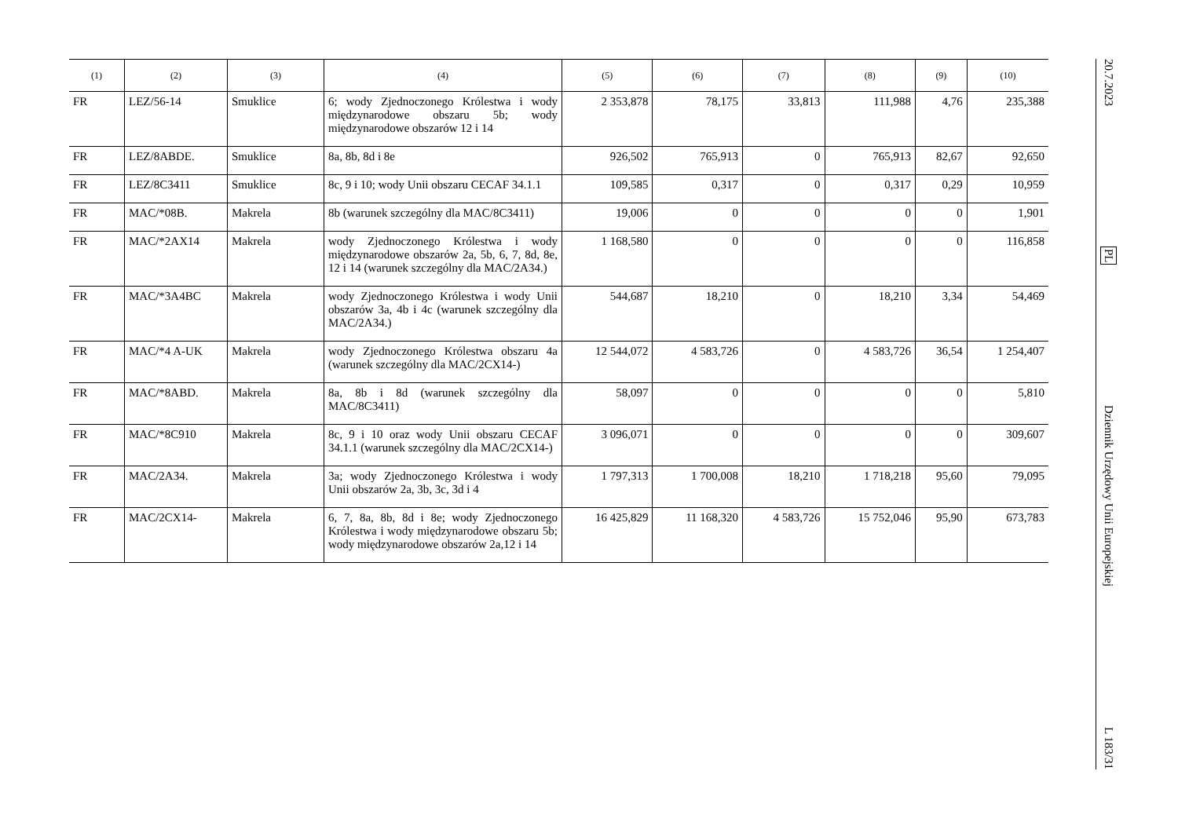| (1) | (2) | (3) | (4) | (5) | (6) | (7) | (8) | (9) | (10) |
| --- | --- | --- | --- | --- | --- | --- | --- | --- | --- |
| FR | LEZ/56-14 | Smuklice | 6; wody Zjednoczonego Królestwa i wody międzynarodowe obszaru 5b; wody międzynarodowe obszarów 12 i 14 | 2 353,878 | 78,175 | 33,813 | 111,988 | 4,76 | 235,388 |
| FR | LEZ/8ABDE. | Smuklice | 8a, 8b, 8d i 8e | 926,502 | 765,913 | 0 | 765,913 | 82,67 | 92,650 |
| FR | LEZ/8C3411 | Smuklice | 8c, 9 i 10; wody Unii obszaru CECAF 34.1.1 | 109,585 | 0,317 | 0 | 0,317 | 0,29 | 10,959 |
| FR | MAC/*08B. | Makrela | 8b (warunek szczególny dla MAC/8C3411) | 19,006 | 0 | 0 | 0 | 0 | 1,901 |
| FR | MAC/*2AX14 | Makrela | wody Zjednoczonego Królestwa i wody międzynarodowe obszarów 2a, 5b, 6, 7, 8d, 8e, 12 i 14 (warunek szczególny dla MAC/2A34.) | 1 168,580 | 0 | 0 | 0 | 0 | 116,858 |
| FR | MAC/*3A4BC | Makrela | wody Zjednoczonego Królestwa i wody Unii obszarów 3a, 4b i 4c (warunek szczególny dla MAC/2A34.) | 544,687 | 18,210 | 0 | 18,210 | 3,34 | 54,469 |
| FR | MAC/*4 A-UK | Makrela | wody Zjednoczonego Królestwa obszaru 4a (warunek szczególny dla MAC/2CX14-) | 12 544,072 | 4 583,726 | 0 | 4 583,726 | 36,54 | 1 254,407 |
| FR | MAC/*8ABD. | Makrela | 8a, 8b i 8d (warunek szczególny dla MAC/8C3411) | 58,097 | 0 | 0 | 0 | 0 | 5,810 |
| FR | MAC/*8C910 | Makrela | 8c, 9 i 10 oraz wody Unii obszaru CECAF 34.1.1 (warunek szczególny dla MAC/2CX14-) | 3 096,071 | 0 | 0 | 0 | 0 | 309,607 |
| FR | MAC/2A34. | Makrela | 3a; wody Zjednoczonego Królestwa i wody Unii obszarów 2a, 3b, 3c, 3d i 4 | 1 797,313 | 1 700,008 | 18,210 | 1 718,218 | 95,60 | 79,095 |
| FR | MAC/2CX14- | Makrela | 6, 7, 8a, 8b, 8d i 8e; wody Zjednoczonego Królestwa i wody międzynarodowe obszaru 5b; wody międzynarodowe obszarów 2a,12 i 14 | 16 425,829 | 11 168,320 | 4 583,726 | 15 752,046 | 95,90 | 673,783 |
20.7.2023 PL Dziennik Urzędowy Unii Europejskiej L 183/31